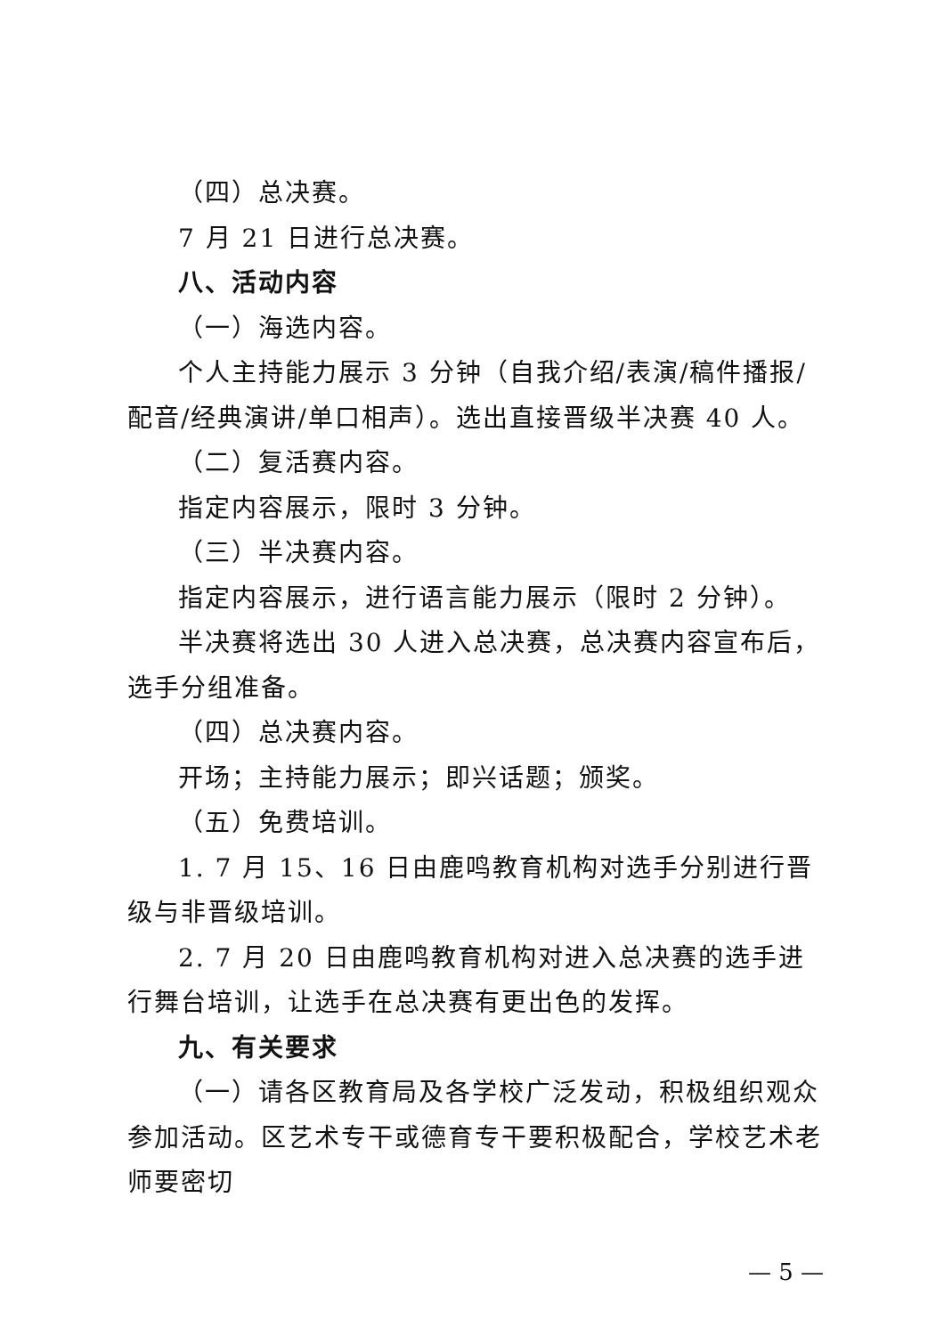（四）总决赛。
7 月 21 日进行总决赛。
八、活动内容
（一）海选内容。
个人主持能力展示 3 分钟（自我介绍/表演/稿件播报/配音/经典演讲/单口相声）。选出直接晋级半决赛 40 人。
（二）复活赛内容。
指定内容展示，限时 3 分钟。
（三）半决赛内容。
指定内容展示，进行语言能力展示（限时 2 分钟）。
半决赛将选出 30 人进入总决赛，总决赛内容宣布后，选手分组准备。
（四）总决赛内容。
开场；主持能力展示；即兴话题；颁奖。
（五）免费培训。
1. 7 月 15、16 日由鹿鸣教育机构对选手分别进行晋级与非晋级培训。
2. 7 月 20 日由鹿鸣教育机构对进入总决赛的选手进行舞台培训，让选手在总决赛有更出色的发挥。
九、有关要求
（一）请各区教育局及各学校广泛发动，积极组织观众参加活动。区艺术专干或德育专干要积极配合，学校艺术老师要密切
— 5 —